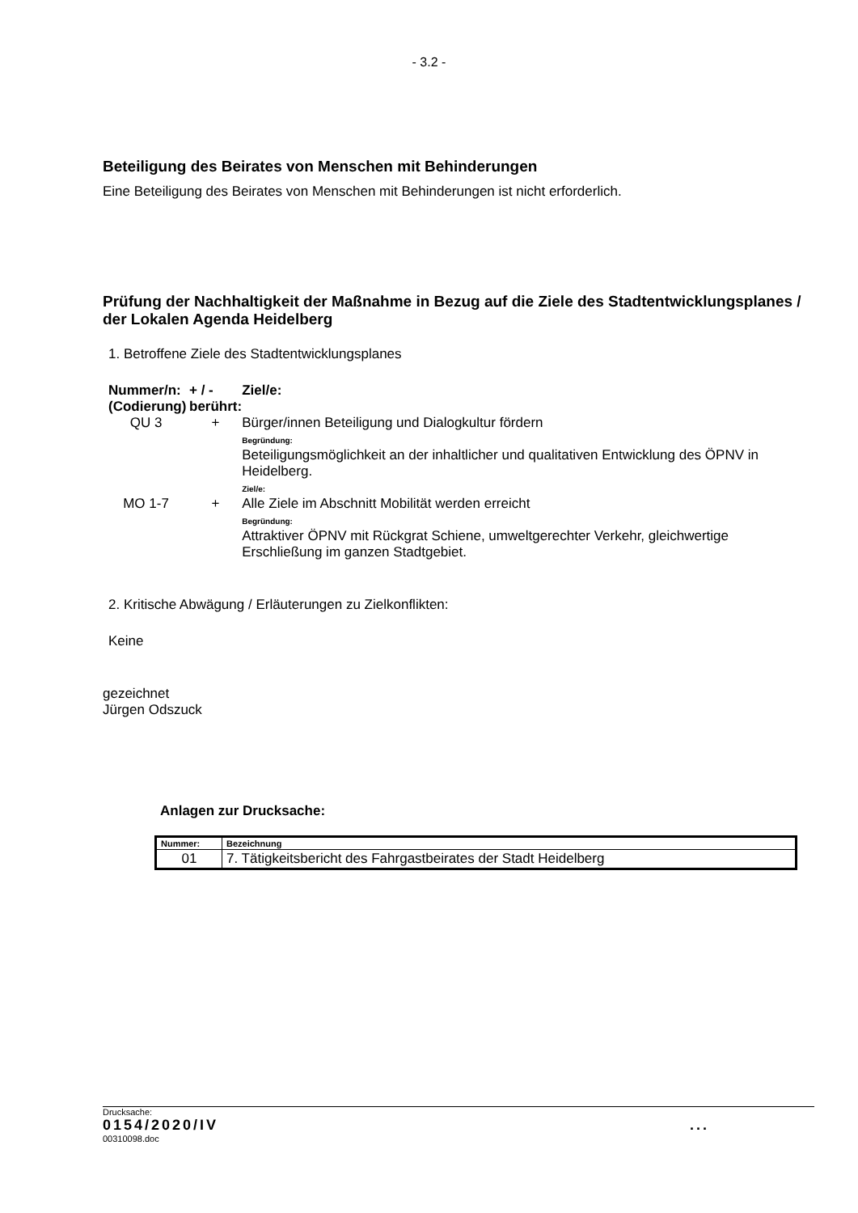- 3.2 -
Beteiligung des Beirates von Menschen mit Behinderungen
Eine Beteiligung des Beirates von Menschen mit Behinderungen ist nicht erforderlich.
Prüfung der Nachhaltigkeit der Maßnahme in Bezug auf die Ziele des Stadtentwicklungsplanes / der Lokalen Agenda Heidelberg
1. Betroffene Ziele des Stadtentwicklungsplanes
| Nummer/n: (Codierung) | + / - berührt: | Ziel/e: |
| QU 3 | + | Bürger/innen Beteiligung und Dialogkultur fördern Begründung: Beteiligungsmöglichkeit an der inhaltlicher und qualitativen Entwicklung des ÖPNV in Heidelberg. Ziel/e: |
| MO 1-7 | + | Alle Ziele im Abschnitt Mobilität werden erreicht Begründung: Attraktiver ÖPNV mit Rückgrat Schiene, umweltgerechter Verkehr, gleichwertige Erschließung im ganzen Stadtgebiet. |
2. Kritische Abwägung / Erläuterungen zu Zielkonflikten:
Keine
gezeichnet
Jürgen Odszuck
Anlagen zur Drucksache:
| Nummer: | Bezeichnung |
| --- | --- |
| 01 | 7. Tätigkeitsbericht des Fahrgastbeirates der Stadt Heidelberg |
Drucksache:
0154/2020/IV...
00310098.doc